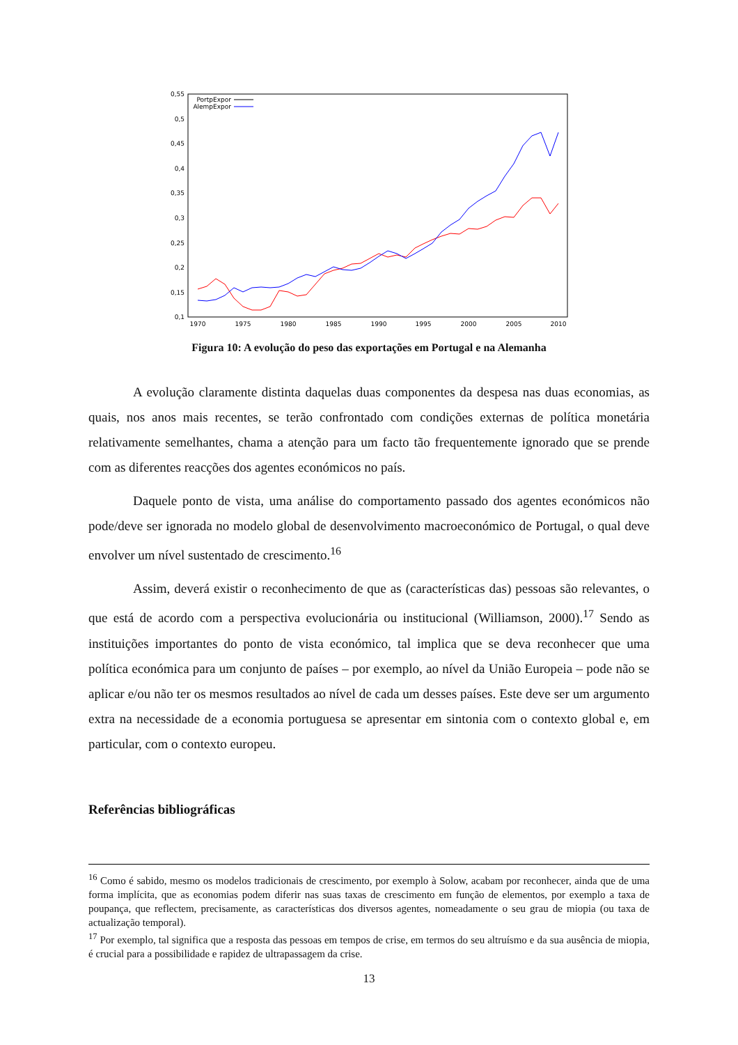0,55
0,5
0,45
0,4
0,35
0,3
0,25
0,2
0,15
0,1
1970
1975
1980
1985
1990
1995
2000
2005
2010
PortpExpor
AlempExpor
Figura 10: A evolução do peso das exportações em Portugal e na Alemanha
A evolução claramente distinta daquelas duas componentes da despesa nas duas economias, as quais, nos anos mais recentes, se terão confrontado com condições externas de política monetária relativamente semelhantes, chama a atenção para um facto tão frequentemente ignorado que se prende com as diferentes reacções dos agentes económicos no país.
Daquele ponto de vista, uma análise do comportamento passado dos agentes económicos não pode/deve ser ignorada no modelo global de desenvolvimento macroeconómico de Portugal, o qual deve envolver um nível sustentado de crescimento.<sup>16</sup>
Assim, deverá existir o reconhecimento de que as (características das) pessoas são relevantes, o que está de acordo com a perspectiva evolucionária ou institucional (Williamson, 2000).<sup>17</sup> Sendo as instituições importantes do ponto de vista económico, tal implica que se deva reconhecer que uma política económica para um conjunto de países – por exemplo, ao nível da União Europeia – pode não se aplicar e/ou não ter os mesmos resultados ao nível de cada um desses países. Este deve ser um argumento extra na necessidade de a economia portuguesa se apresentar em sintonia com o contexto global e, em particular, com o contexto europeu.
Referências bibliográficas
<sup>16</sup> Como é sabido, mesmo os modelos tradicionais de crescimento, por exemplo à Solow, acabam por reconhecer, ainda que de uma forma implícita, que as economias podem diferir nas suas taxas de crescimento em função de elementos, por exemplo a taxa de poupança, que reflectem, precisamente, as características dos diversos agentes, nomeadamente o seu grau de miopia (ou taxa de actualização temporal).
<sup>17</sup> Por exemplo, tal significa que a resposta das pessoas em tempos de crise, em termos do seu altruísmo e da sua ausência de miopia, é crucial para a possibilidade e rapidez de ultrapassagem da crise.
13